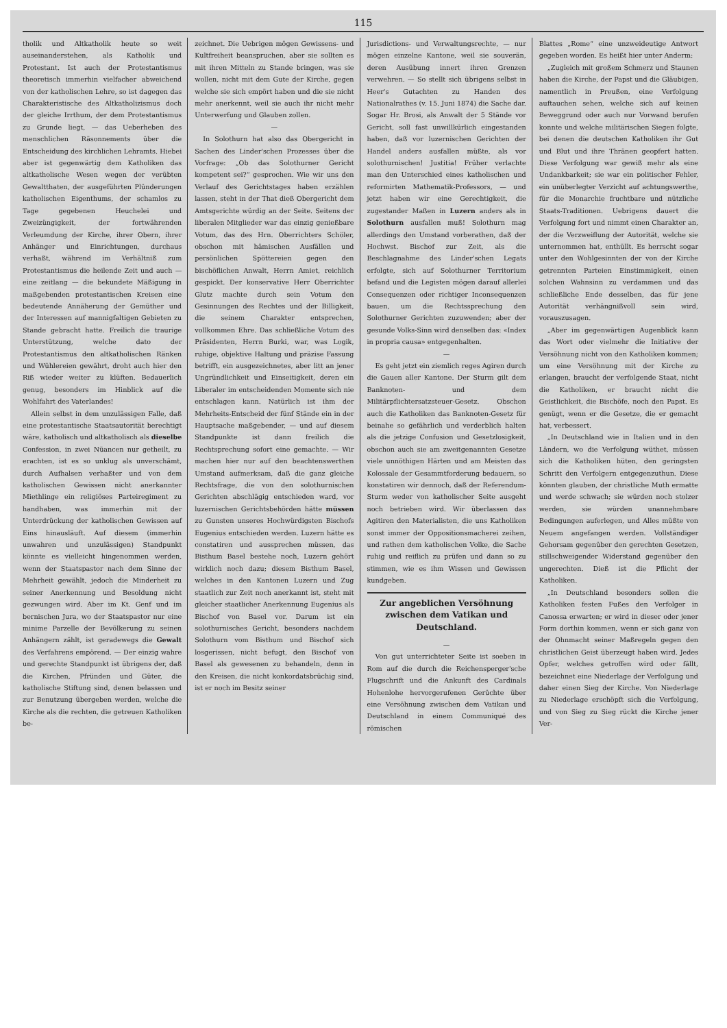115
tholik und Altkatholik heute so weit auseinanderstehen, als Katholik und Protestant. Ist auch der Protestantismus theoretisch immerhin vielfacher abweichend von der katholischen Lehre, so ist dagegen das Charakteristische des Altkatholizismus doch der gleiche Irrthum, der dem Protestantismus zu Grunde liegt, — das Ueberheben des menschlichen Räsonnements über die Entscheidung des kirchlichen Lehramts. Hiebei aber ist gegenwärtig dem Katholiken das altkatholische Wesen wegen der verübten Gewaltthaten, der ausgeführten Plünderungen katholischen Eigenthums, der schamlos zu Tage gegebenen Heuchelei und Zweizüngigkeit, der fortwährenden Verleumdung der Kirche, ihrer Obern, ihrer Anhänger und Einrichtungen, durchaus verhaßt, während im Verhältniß zum Protestantismus die heilende Zeit und auch — eine zeitlang — die bekundete Mäßigung in maßgebenden protestantischen Kreisen eine bedeutende Annäherung der Gemüther und der Interessen auf mannigfaltigen Gebieten zu Stande gebracht hatte. Freilich die traurige Unterstützung, welche dato der Protestantismus den altkatholischen Ränken und Wühlereien gewährt, droht auch hier den Riß wieder weiter zu klüften. Bedauerlich genug, besonders im Hinblick auf die Wohlfahrt des Vaterlandes!
Allein selbst in dem unzulässigen Falle, daß eine protestantische Staatsautorität berechtigt wäre, katholisch und altkatholisch als dieselbe Confession, in zwei Nüancen nur getheilt, zu erachten, ist es so unklug als unverschämt, durch Aufhalsen verhaßter und von dem katholischen Gewissen nicht anerkannter Miethlinge ein religiöses Parteiregiment zu handhaben, was immerhin mit der Unterdrückung der katholischen Gewissen auf Eins hinausläuft. Auf diesem (immerhin unwahren und unzulässigen) Standpunkt könnte es vielleicht hingenommen werden, wenn der Staatspastor nach dem Sinne der Mehrheit gewählt, jedoch die Minderheit zu seiner Anerkennung und Besoldung nicht gezwungen wird. Aber im Kt. Genf und im bernischen Jura, wo der Staatspastor nur eine minime Parzelle der Bevölkerung zu seinen Anhängern zählt, ist geradewegs die Gewalt des Verfahrens empörend. — Der einzig wahre und gerechte Standpunkt ist übrigens der, daß die Kirchen, Pfründen und Güter, die katholische Stiftung sind, denen belassen und zur Benutzung übergeben werden, welche die Kirche als die rechten, die getreuen Katholiken be-
zeichnet. Die Uebrigen mögen Gewissens- und Kultfreiheit beanspruchen, aber sie sollten es mit ihren Mitteln zu Stande bringen, was sie wollen, nicht mit dem Gute der Kirche, gegen welche sie sich empört haben und die sie nicht mehr anerkennt, weil sie auch ihr nicht mehr Unterwerfung und Glauben zollen.
—
In Solothurn hat also das Obergericht in Sachen des Linder'schen Prozesses über die Vorfrage: „Ob das Solothurner Gericht kompetent sei?“ gesprochen. Wie wir uns den Verlauf des Gerichtstages haben erzählen lassen, steht in der That dieß Obergericht dem Amtsgerichte würdig an der Seite. Seitens der liberalen Mitglieder war das einzig genießbare Votum, das des Hrn. Oberrichters Schöler, obschon mit hämischen Ausfällen und persönlichen Spöttereien gegen den bischöflichen Anwalt, Herrn Amiet, reichlich gespickt. Der konservative Herr Oberrichter Glutz machte durch sein Votum den Gesinnungen des Rechtes und der Billigkeit, die seinem Charakter entsprechen, vollkommen Ehre. Das schließliche Votum des Präsidenten, Herrn Burki, war, was Logik, ruhige, objektive Haltung und präzise Fassung betrifft, ein ausgezeichnetes, aber litt an jener Ungründlichkeit und Einseitigkeit, deren ein Liberaler im entscheidenden Momente sich nie entschlagen kann. Natürlich ist ihm der Mehrheits-Entscheid der fünf Stände ein in der Hauptsache maßgebender, — und auf diesem Standpunkte ist dann freilich die Rechtsprechung sofort eine gemachte. — Wir machen hier nur auf den beachtenswerthen Umstand aufmerksam, daß die ganz gleiche Rechtsfrage, die von den solothurnischen Gerichten abschlägig entschieden ward, vor luzernischen Gerichtsbehörden hätte müssen zu Gunsten unseres Hochwürdigsten Bischofs Eugenius entschieden werden. Luzern hätte es constatiren und aussprechen müssen, das Bisthum Basel bestehe noch, Luzern gehört wirklich noch dazu; diesem Bisthum Basel, welches in den Kantonen Luzern und Zug staatlich zur Zeit noch anerkannt ist, steht mit gleicher staatlicher Anerkennung Eugenius als Bischof von Basel vor. Darum ist ein solothurnisches Gericht, besonders nachdem Solothurn vom Bisthum und Bischof sich losgerissen, nicht befugt, den Bischof von Basel als gewesenen zu behandeln, denn in den Kreisen, die nicht konkordatsbrüchig sind, ist er noch im Besitz seiner
Jurisdictions- und Verwaltungsrechte, — nur mögen einzelne Kantone, weil sie souverän, deren Ausübung innert ihren Grenzen verwehren. — So stellt sich übrigens selbst in Heer's Gutachten zu Handen des Nationalrathes (v. 15. Juni 1874) die Sache dar. Sogar Hr. Brosi, als Anwalt der 5 Stände vor Gericht, soll fast unwillkürlich eingestanden haben, daß vor luzernischen Gerichten der Handel anders ausfallen müßte, als vor solothurnischen! Justitia! Früher verlachte man den Unterschied eines katholischen und reformirten Mathematik-Professors, — und jetzt haben wir eine Gerechtigkeit, die zugestander Maßen in Luzern anders als in Solothurn ausfallen muß! Solothurn mag allerdings den Umstand vorberathen, daß der Hochwst. Bischof zur Zeit, als die Beschlagnahme des Linder'schen Legats erfolgte, sich auf Solothurner Territorium befand und die Legisten mögen darauf allerlei Consequenzen oder richtiger Inconsequenzen bauen, um die Rechtssprechung den Solothurner Gerichten zuzuwenden; aber der gesunde Volks-Sinn wird denselben das: «Index in propria causa» entgegenhalten.
—
Es geht jetzt ein ziemlich reges Agiren durch die Gauen aller Kantone. Der Sturm gilt dem Banknoten- und dem Militärpflichtersatzsteuer-Gesetz. Obschon auch die Katholiken das Banknoten-Gesetz für beinahe so gefährlich und verderblich halten als die jetzige Confusion und Gesetzlosigkeit, obschon auch sie am zweitgenannten Gesetze viele unnöthigen Härten und am Meisten das Kolossale der Gesammtforderung bedauern, so konstatiren wir dennoch, daß der Referendum-Sturm weder von katholischer Seite ausgeht noch betrieben wird. Wir überlassen das Agitiren den Materialisten, die uns Katholiken sonst immer der Oppositionsmacherei zeihen, und rathen dem katholischen Volke, die Sache ruhig und reiflich zu prüfen und dann so zu stimmen, wie es ihm Wissen und Gewissen kundgeben.
Zur angeblichen Versöhnung zwischen dem Vatikan und Deutschland.
—
Von gut unterrichteter Seite ist soeben in Rom auf die durch die Reichensperger'sche Flugschrift und die Ankunft des Cardinals Hohenlohe hervorgerufenen Gerüchte über eine Versöhnung zwischen dem Vatikan und Deutschland in einem Communiqué des römischen
Blattes „Rome“ eine unzweideutige Antwort gegeben worden. Es heißt hier unter Anderm:
„Zugleich mit großem Schmerz und Staunen haben die Kirche, der Papst und die Gläubigen, namentlich in Preußen, eine Verfolgung auftauchen sehen, welche sich auf keinen Beweggrund oder auch nur Vorwand berufen konnte und welche militärischen Siegen folgte, bei denen die deutschen Katholiken ihr Gut und Blut und ihre Thränen geopfert hatten. Diese Verfolgung war gewiß mehr als eine Undankbarkeit; sie war ein politischer Fehler, ein unüberlegter Verzicht auf achtungswerthe, für die Monarchie fruchtbare und nützliche Staats-Traditionen. Uebrigens dauert die Verfolgung fort und nimmt einen Charakter an, der die Verzweiflung der Autorität, welche sie unternommen hat, enthüllt. Es herrscht sogar unter den Wohlgesinnten der von der Kirche getrennten Parteien Einstimmigkeit, einen solchen Wahnsinn zu verdammen und das schließliche Ende desselben, das für jene Autorität verhängnißvoll sein wird, vorauszusagen.
„Aber im gegenwärtigen Augenblick kann das Wort oder vielmehr die Initiative der Versöhnung nicht von den Katholiken kommen; um eine Versöhnung mit der Kirche zu erlangen, braucht der verfolgende Staat, nicht die Katholiken, er braucht nicht die Geistlichkeit, die Bischöfe, noch den Papst. Es genügt, wenn er die Gesetze, die er gemacht hat, verbessert.
„In Deutschland wie in Italien und in den Ländern, wo die Verfolgung wüthet, müssen sich die Katholiken hüten, den geringsten Schritt den Verfolgern entgegenzuthun. Diese könnten glauben, der christliche Muth ermatte und werde schwach; sie würden noch stolzer werden, sie würden unannehmbare Bedingungen auferlegen, und Alles müßte von Neuem angefangen werden. Vollständiger Gehorsam gegenüber den gerechten Gesetzen, stillschweigender Widerstand gegenüber den ungerechten. Dieß ist die Pflicht der Katholiken.
„In Deutschland besonders sollen die Katholiken festen Fußes den Verfolger in Canossa erwarten; er wird in dieser oder jener Form dorthin kommen, wenn er sich ganz von der Ohnmacht seiner Maßregeln gegen den christlichen Geist überzeugt haben wird. Jedes Opfer, welches getroffen wird oder fällt, bezeichnet eine Niederlage der Verfolgung und daher einen Sieg der Kirche. Von Niederlage zu Niederlage erschöpft sich die Verfolgung, und von Sieg zu Sieg rückt die Kirche jener Ver-